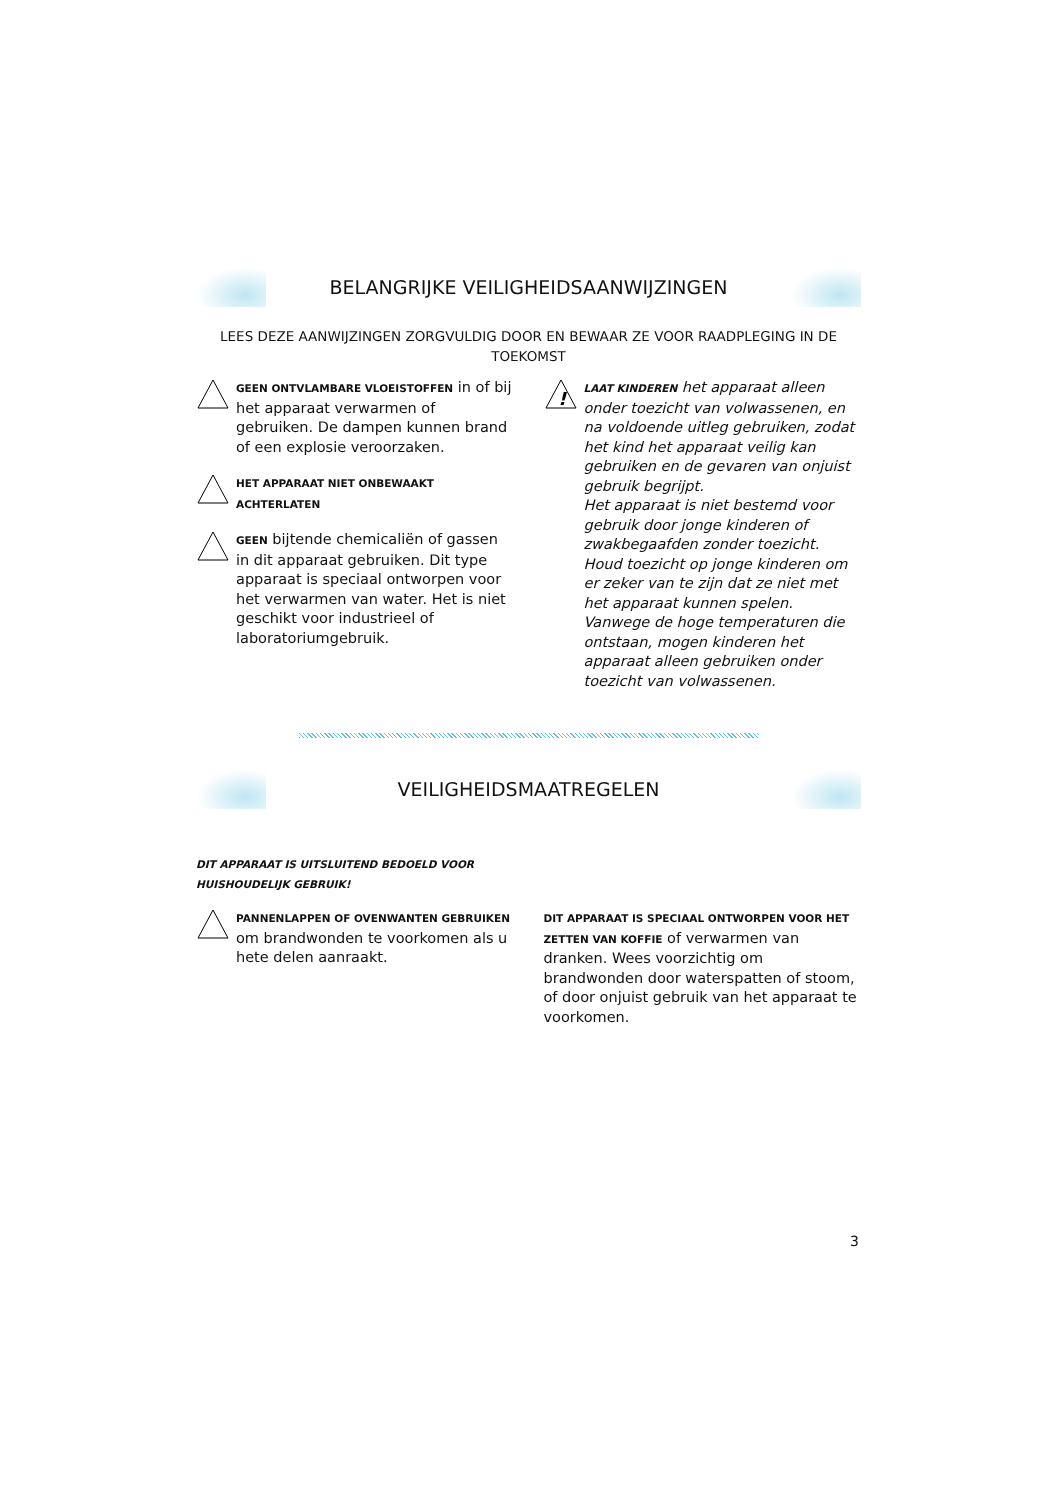BELANGRIJKE VEILIGHEIDSAANWIJZINGEN
LEES DEZE AANWIJZINGEN ZORGVULDIG DOOR EN BEWAAR ZE VOOR RAADPLEGING IN DE TOEKOMST
GEEN ONTVLAMBARE VLOEISTOFFEN in of bij het apparaat verwarmen of gebruiken. De dampen kunnen brand of een explosie veroorzaken.
HET APPARAAT NIET ONBEWAAKT ACHTERLATEN
GEEN bijtende chemicaliën of gassen in dit apparaat gebruiken. Dit type apparaat is speciaal ontworpen voor het verwarmen van water. Het is niet geschikt voor industrieel of laboratoriumgebruik.
!
LAAT KINDEREN het apparaat alleen onder toezicht van volwassenen, en na voldoende uitleg gebruiken, zodat het kind het apparaat veilig kan gebruiken en de gevaren van onjuist gebruik begrijpt.
Het apparaat is niet bestemd voor gebruik door jonge kinderen of zwakbegaafden zonder toezicht. Houd toezicht op jonge kinderen om er zeker van te zijn dat ze niet met het apparaat kunnen spelen.
Vanwege de hoge temperaturen die ontstaan, mogen kinderen het apparaat alleen gebruiken onder toezicht van volwassenen.
VEILIGHEIDSMAATREGELEN
DIT APPARAAT IS UITSLUITEND BEDOELD VOOR HUISHOUDELIJK GEBRUIK!
PANNENLAPPEN OF OVENWANTEN GEBRUIKEN om brandwonden te voorkomen als u hete delen aanraakt.
DIT APPARAAT IS SPECIAAL ONTWORPEN VOOR HET ZETTEN VAN KOFFIE of verwarmen van dranken. Wees voorzichtig om brandwonden door waterspatten of stoom, of door onjuist gebruik van het apparaat te voorkomen.
3